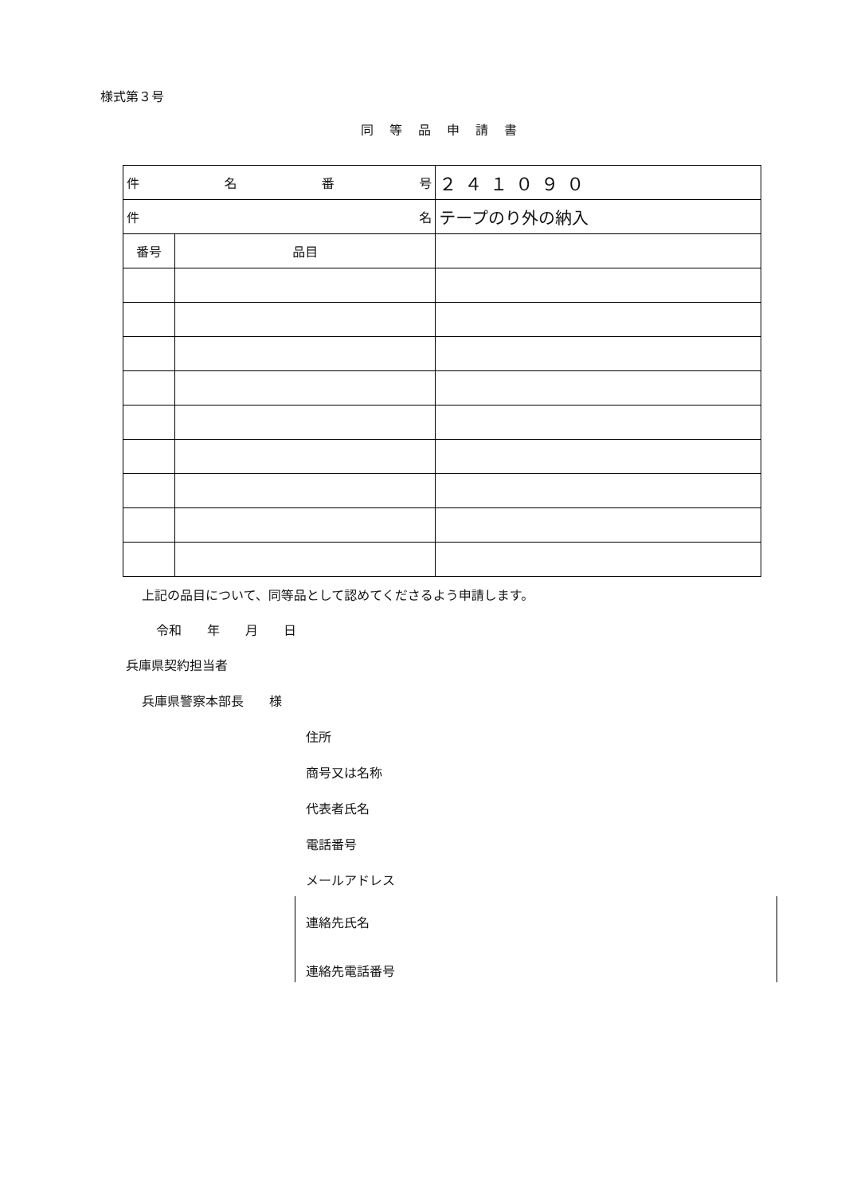様式第３号
同等品申請書
| 件 名 番 号 | | ２４１０９０ |
| 件 名 | | テープのり外の納入 |
| 番号 | 品目 | |
上記の品目について、同等品として認めてくださるよう申請します。
令和　　年　　月　　日
兵庫県契約担当者
兵庫県警察本部長　　様
住所
商号又は名称
代表者氏名
電話番号
メールアドレス
連絡先氏名
連絡先電話番号